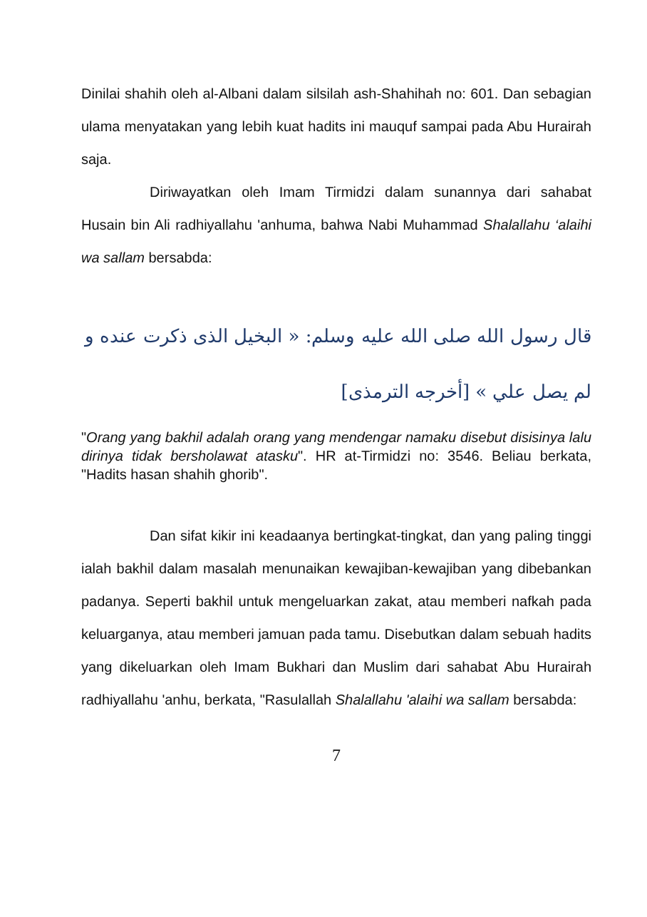Dinilai shahih oleh al-Albani dalam silsilah ash-Shahihah no: 601. Dan sebagian ulama menyatakan yang lebih kuat hadits ini mauquf sampai pada Abu Hurairah saja.
Diriwayatkan oleh Imam Tirmidzi dalam sunannya dari sahabat Husain bin Ali radhiyallahu 'anhuma, bahwa Nabi Muhammad Shalallahu ‘alaihi wa sallam bersabda:
قال رسول الله صلى الله عليه وسلم: « البخيل الذى ذكرت عنده و لم يصل علي » [أخرجه الترمذى]
"Orang yang bakhil adalah orang yang mendengar namaku disebut disisinya lalu dirinya tidak bersholawat atasku". HR at-Tirmidzi no: 3546. Beliau berkata, "Hadits hasan shahih ghorib".
Dan sifat kikir ini keadaanya bertingkat-tingkat, dan yang paling tinggi ialah bakhil dalam masalah menunaikan kewajiban-kewajiban yang dibebankan padanya. Seperti bakhil untuk mengeluarkan zakat, atau memberi nafkah pada keluarganya, atau memberi jamuan pada tamu. Disebutkan dalam sebuah hadits yang dikeluarkan oleh Imam Bukhari dan Muslim dari sahabat Abu Hurairah radhiyallahu 'anhu, berkata, "Rasulallah Shalallahu 'alaihi wa sallam bersabda:
7